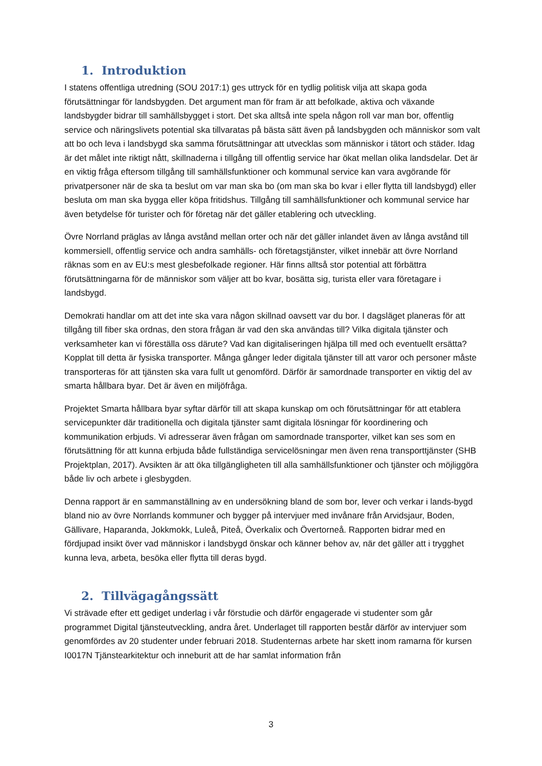1. Introduktion
I statens offentliga utredning (SOU 2017:1) ges uttryck för en tydlig politisk vilja att skapa goda förutsättningar för landsbygden. Det argument man för fram är att befolkade, aktiva och växande landsbygder bidrar till samhällsbygget i stort. Det ska alltså inte spela någon roll var man bor, offentlig service och näringslivets potential ska tillvaratas på bästa sätt även på landsbygden och människor som valt att bo och leva i landsbygd ska samma förutsättningar att utvecklas som människor i tätort och städer. Idag är det målet inte riktigt nått, skillnaderna i tillgång till offentlig service har ökat mellan olika landsdelar. Det är en viktig fråga eftersom tillgång till samhällsfunktioner och kommunal service kan vara avgörande för privatpersoner när de ska ta beslut om var man ska bo (om man ska bo kvar i eller flytta till landsbygd) eller besluta om man ska bygga eller köpa fritidshus. Tillgång till samhällsfunktioner och kommunal service har även betydelse för turister och för företag när det gäller etablering och utveckling.
Övre Norrland präglas av långa avstånd mellan orter och när det gäller inlandet även av långa avstånd till kommersiell, offentlig service och andra samhälls- och företagstjänster, vilket innebär att övre Norrland räknas som en av EU:s mest glesbefolkade regioner. Här finns alltså stor potential att förbättra förutsättningarna för de människor som väljer att bo kvar, bosätta sig, turista eller vara företagare i landsbygd.
Demokrati handlar om att det inte ska vara någon skillnad oavsett var du bor. I dagsläget planeras för att tillgång till fiber ska ordnas, den stora frågan är vad den ska användas till? Vilka digitala tjänster och verksamheter kan vi föreställa oss därute? Vad kan digitaliseringen hjälpa till med och eventuellt ersätta? Kopplat till detta är fysiska transporter. Många gånger leder digitala tjänster till att varor och personer måste transporteras för att tjänsten ska vara fullt ut genomförd. Därför är samordnade transporter en viktig del av smarta hållbara byar. Det är även en miljöfråga.
Projektet Smarta hållbara byar syftar därför till att skapa kunskap om och förutsättningar för att etablera servicepunkter där traditionella och digitala tjänster samt digitala lösningar för koordinering och kommunikation erbjuds. Vi adresserar även frågan om samordnade transporter, vilket kan ses som en förutsättning för att kunna erbjuda både fullständiga servicelösningar men även rena transporttjänster (SHB Projektplan, 2017). Avsikten är att öka tillgängligheten till alla samhällsfunktioner och tjänster och möjliggöra både liv och arbete i glesbygden.
Denna rapport är en sammanställning av en undersökning bland de som bor, lever och verkar i lands-bygd bland nio av övre Norrlands kommuner och bygger på intervjuer med invånare från Arvidsjaur, Boden, Gällivare, Haparanda, Jokkmokk, Luleå, Piteå, Överkalix och Övertorneå. Rapporten bidrar med en fördjupad insikt över vad människor i landsbygd önskar och känner behov av, när det gäller att i trygghet kunna leva, arbeta, besöka eller flytta till deras bygd.
2. Tillvägagångssätt
Vi strävade efter ett gediget underlag i vår förstudie och därför engagerade vi studenter som går programmet Digital tjänsteutveckling, andra året. Underlaget till rapporten består därför av intervjuer som genomfördes av 20 studenter under februari 2018. Studenternas arbete har skett inom ramarna för kursen I0017N Tjänstearkitektur och inneburit att de har samlat information från
3